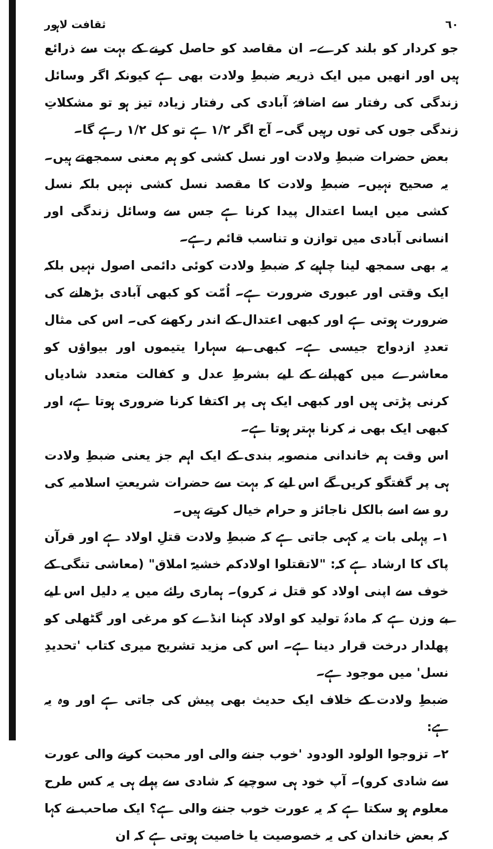٦٠ ثقافت لاہور
جو کردار کو بلند کرے۔ ان مقاصد کو حاصل کرنے کے بہت سے ذرائع ہیں اور انھیں میں ایک ذریعہ ضبطِ ولادت بھی ہے کیونکہ اگر وسائل زندگی کی رفتار سے اضافۂ آبادی کی رفتار زیادہ تیز ہو تو مشکلاتِ زندگی جوں کی توں رہیں گی۔ آج اگر ۱/۲ ہے تو کل ۱/۲ رہے گا۔
بعض حضرات ضبطِ ولادت اور نسل کشی کو ہم معنی سمجھتے ہیں۔ یہ صحیح نہیں۔ ضبطِ ولادت کا مقصد نسل کشی نہیں بلکہ نسل کشی میں ایسا اعتدال پیدا کرنا ہے جس سے وسائل زندگی اور انسانی آبادی میں توازن و تناسب قائم رہے۔
یہ بھی سمجھ لینا چاہیے کہ ضبطِ ولادت کوئی دائمی اصول نہیں بلکہ ایک وقتی اور عبوری ضرورت ہے۔ اُمّت کو کبھی آبادی بڑھانے کی ضرورت ہوتی ہے اور کبھی اعتدال کے اندر رکھنے کی۔ اس کی مثال تعددِ ازدواج جیسی ہے۔ کبھی بے سہارا یتیموں اور بیواؤں کو معاشرے میں کھپانے کے لیے بشرطِ عدل و کفالت متعدد شادیاں کرنی پڑتی ہیں اور کبھی ایک ہی پر اکتفا کرنا ضروری ہوتا ہے، اور کبھی ایک بھی نہ کرنا بہتر ہوتا ہے۔
اس وقت ہم خاندانی منصوبہ بندی کے ایک اہم جز یعنی ضبطِ ولادت ہی پر گفتگو کریں گے اس لیے کہ بہت سے حضرات شریعتِ اسلامیہ کی رو سے اسے بالکل ناجائز و حرام خیال کرتے ہیں۔
۱۔ پہلی بات یہ کہی جاتی ہے کہ ضبطِ ولادت قتلِ اولاد ہے اور قرآن پاک کا ارشاد ہے کہ: "لاتقتلوا اولادکم خشیۃ املاق" (معاشی تنگی کے خوف سے اپنی اولاد کو قتل نہ کرو)۔ ہماری رائے میں یہ دلیل اس لیے بے وزن ہے کہ مادۂ تولید کو اولاد کہنا انڈے کو مرغی اور گٹھلی کو پھلدار درخت قرار دینا ہے۔ اس کی مزید تشریح میری کتاب 'تحدیدِ نسل' میں موجود ہے۔
ضبطِ ولادت کے خلاف ایک حدیث بھی پیش کی جاتی ہے اور وہ یہ ہے:
۲۔ تزوجوا الولود الودود 'خوب جننے والی اور محبت کرنے والی عورت سے شادی کرو)۔ آپ خود ہی سوچیے کہ شادی سے پہلے ہی یہ کس طرح معلوم ہو سکتا ہے کہ یہ عورت خوب جننے والی ہے؟ ایک صاحب نے کہا کہ بعض خاندان کی یہ خصوصیت یا خاصیت ہوتی ہے کہ ان